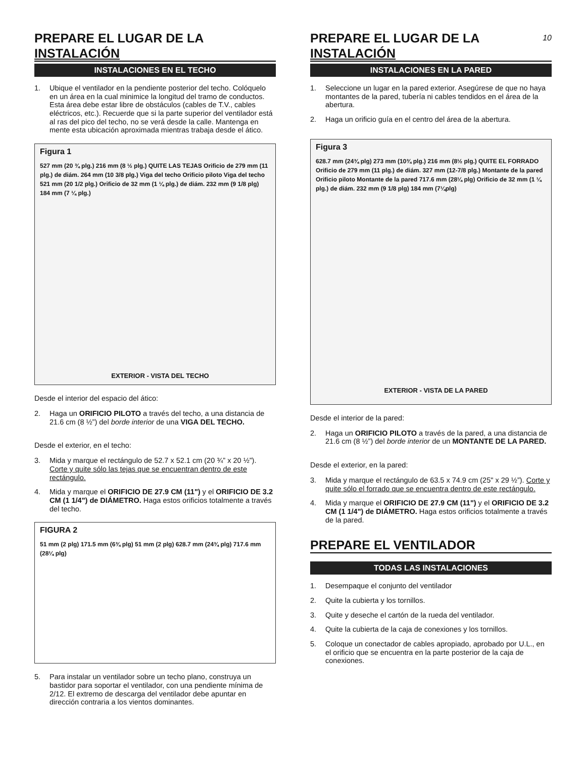PREPARE EL LUGAR DE LA
INSTALACIÓN
INSTALACIONES EN EL TECHO
1. Ubique el ventilador en la pendiente posterior del techo. Colóquelo en un área en la cual minimice la longitud del tramo de conductos. Esta área debe estar libre de obstáculos (cables de T.V., cables eléctricos, etc.). Recuerde que si la parte superior del ventilador está al ras del pico del techo, no se verá desde la calle. Mantenga en mente esta ubicación aproximada mientras trabaja desde el ático.
Figura 1
527 mm (20 ¾ plg.) 216 mm (8 ½ plg.) QUITE LAS TEJAS Orificio de 279 mm (11 plg.) de diám. 264 mm (10 3/8 plg.) Viga del techo Orificio piloto Viga del techo 521 mm (20 1/2 plg.) Orificio de 32 mm (1 ¼ plg.) de diám. 232 mm (9 1/8 plg) 184 mm (7 ¼ plg.)
EXTERIOR - VISTA DEL TECHO
Desde el interior del espacio del ático:
2. Haga un ORIFICIO PILOTO a través del techo, a una distancia de 21.6 cm (8 ½”) del borde interior de una VIGA DEL TECHO.
Desde el exterior, en el techo:
3. Mida y marque el rectángulo de 52.7 x 52.1 cm (20 ¾” x 20 ½”). Corte y quite sólo las tejas que se encuentran dentro de este rectángulo.
4. Mida y marque el ORIFICIO DE 27.9 CM (11") y el ORIFICIO DE 3.2 CM (1 1/4") de DIÁMETRO. Haga estos orificios totalmente a través del techo.
FIGURA 2
51 mm (2 plg) 171.5 mm (6¾ plg) 51 mm (2 plg) 628.7 mm (24¾ plg) 717.6 mm (28¼ plg)
5. Para instalar un ventilador sobre un techo plano, construya un bastidor para soportar el ventilador, con una pendiente mínima de 2/12. El extremo de descarga del ventilador debe apuntar en dirección contraria a los vientos dominantes.
PREPARE EL LUGAR DE LA
INSTALACIÓN
INSTALACIONES EN LA PARED
1. Seleccione un lugar en la pared exterior. Asegúrese de que no haya montantes de la pared, tubería ni cables tendidos en el área de la abertura.
2. Haga un orificio guía en el centro del área de la abertura.
Figura 3
628.7 mm (24¾ plg) 273 mm (10¾ plg.) 216 mm (8½ plg.) QUITE EL FORRADO Orificio de 279 mm (11 plg.) de diám. 327 mm (12-7/8 plg.) Montante de la pared Orificio piloto Montante de la pared 717.6 mm (28¼ plg) Orificio de 32 mm (1 ¼ plg.) de diám. 232 mm (9 1/8 plg) 184 mm (7¼plg)
EXTERIOR - VISTA DE LA PARED
Desde el interior de la pared:
2. Haga un ORIFICIO PILOTO a través de la pared, a una distancia de 21.6 cm (8 ½”) del borde interior de un MONTANTE DE LA PARED.
Desde el exterior, en la pared:
3. Mida y marque el rectángulo de 63.5 x 74.9 cm (25" x 29 ½”). Corte y quite sólo el forrado que se encuentra dentro de este rectángulo.
4. Mida y marque el ORIFICIO DE 27.9 CM (11") y el ORIFICIO DE 3.2 CM (1 1/4") de DIÁMETRO. Haga estos orificios totalmente a través de la pared.
PREPARE EL VENTILADOR
TODAS LAS INSTALACIONES
1. Desempaque el conjunto del ventilador
2. Quite la cubierta y los tornillos.
3. Quite y deseche el cartón de la rueda del ventilador.
4. Quite la cubierta de la caja de conexiones y los tornillos.
5. Coloque un conectador de cables apropiado, aprobado por U.L., en el orificio que se encuentra en la parte posterior de la caja de conexiones.
10